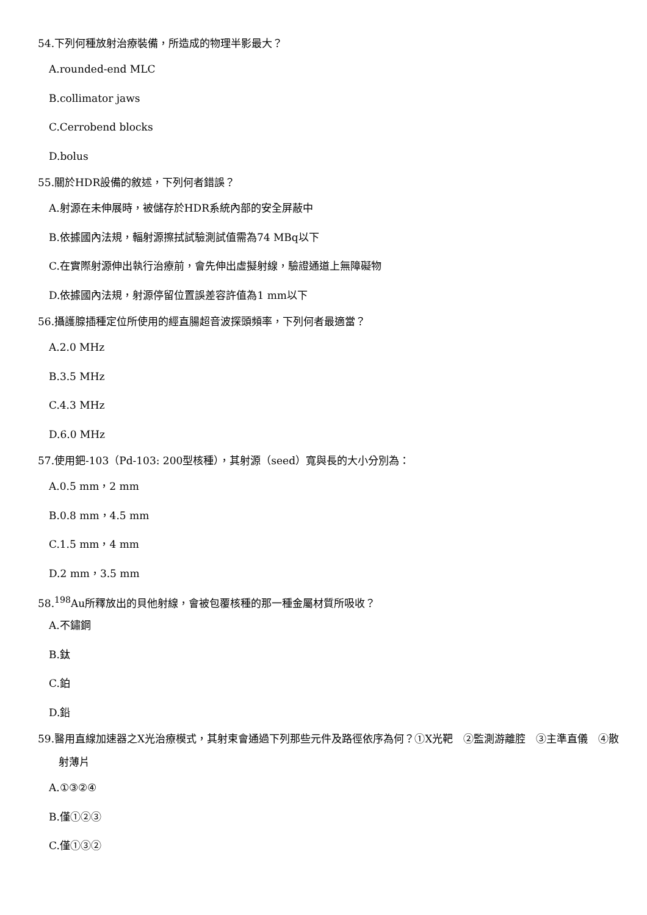54.下列何種放射治療裝備，所造成的物理半影最大？
A.rounded-end MLC
B.collimator jaws
C.Cerrobend blocks
D.bolus
55.關於HDR設備的敘述，下列何者錯誤？
A.射源在未伸展時，被儲存於HDR系統內部的安全屏蔽中
B.依據國內法規，輻射源擦拭試驗測試值需為74 MBq以下
C.在實際射源伸出執行治療前，會先伸出虛擬射線，驗證通道上無障礙物
D.依據國內法規，射源停留位置誤差容許值為1 mm以下
56.攝護腺插種定位所使用的經直腸超音波探頭頻率，下列何者最適當？
A.2.0 MHz
B.3.5 MHz
C.4.3 MHz
D.6.0 MHz
57.使用鈀-103（Pd-103: 200型核種），其射源（seed）寬與長的大小分別為：
A.0.5 mm，2 mm
B.0.8 mm，4.5 mm
C.1.5 mm，4 mm
D.2 mm，3.5 mm
58.<sup>198</sup>Au所釋放出的貝他射線，會被包覆核種的那一種金屬材質所吸收？
A.不鏽鋼
B.鈦
C.鉑
D.鉛
59.醫用直線加速器之X光治療模式，其射束會通過下列那些元件及路徑依序為何？①X光靶　②監測游離腔　③主準直儀　④散射薄片
A.①③②④
B.僅①②③
C.僅①③②